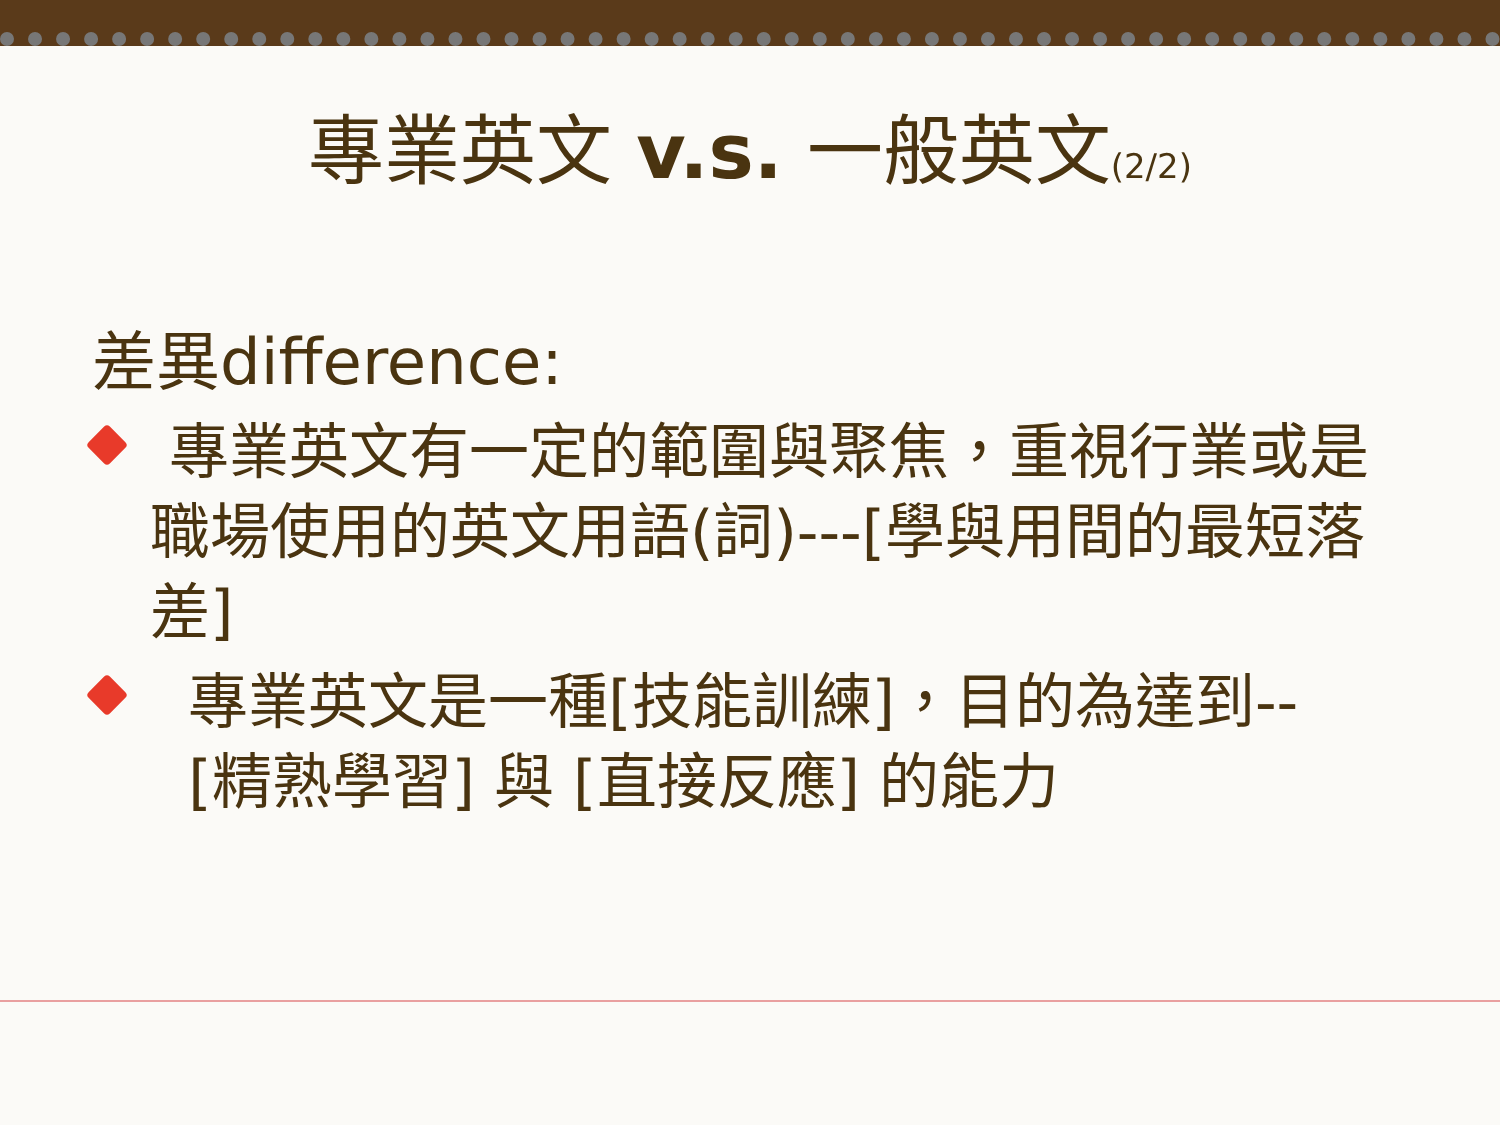專業英文 v.s. 一般英文(2/2)
差異difference:
專業英文有一定的範圍與聚焦，重視行業或是職場使用的英文用語(詞)---[學與用間的最短落差]
專業英文是一種[技能訓練]，目的為達到--
[精熟學習] 與 [直接反應] 的能力